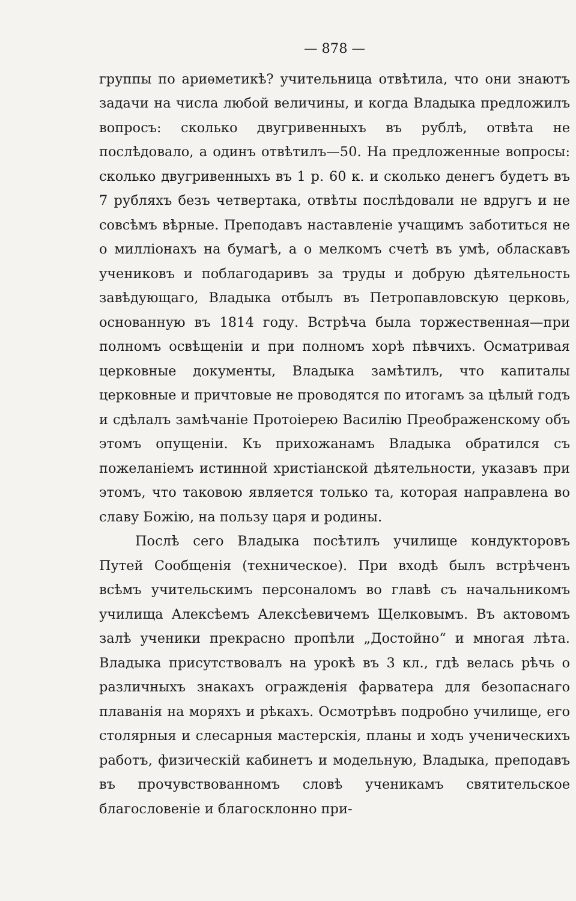— 878 —
группы по ариѳметикѣ? учительница отвѣтила, что они знаютъ задачи на числа любой величины, и когда Владыка предложилъ вопросъ: сколько двугривенныхъ въ рублѣ, отвѣта не послѣдовало, а одинъ отвѣтилъ—50. На предложенные вопросы: сколько двугривенныхъ въ 1 р. 60 к. и сколько денегъ будетъ въ 7 рубляхъ безъ четвертака, отвѣты послѣдовали не вдругъ и не совсѣмъ вѣрные. Преподавъ наставленіе учащимъ заботиться не о милліонахъ на бумагѣ, а о мелкомъ счетѣ въ умѣ, обласкавъ учениковъ и поблагодаривъ за труды и добрую дѣятельность завѣдующаго, Владыка отбылъ въ Петропавловскую церковь, основанную въ 1814 году. Встрѣча была торжественная—при полномъ освѣщеніи и при полномъ хорѣ пѣвчихъ. Осматривая церковные документы, Владыка замѣтилъ, что капиталы церковные и причтовые не проводятся по итогамъ за цѣлый годъ и сдѣлалъ замѣчаніе Протоіерею Василію Преображенскому объ этомъ опущеніи. Къ прихожанамъ Владыка обратился съ пожеланіемъ истинной христіанской дѣятельности, указавъ при этомъ, что таковою является только та, которая направлена во славу Божію, на пользу царя и родины.
Послѣ сего Владыка посѣтилъ училище кондукторовъ Путей Сообщенія (техническое). При входѣ былъ встрѣченъ всѣмъ учительскимъ персоналомъ во главѣ съ начальникомъ училища Алексѣемъ Алексѣевичемъ Щелковымъ. Въ актовомъ залѣ ученики прекрасно пропѣли „Достойно“ и многая лѣта. Владыка присутствовалъ на урокѣ въ 3 кл., гдѣ велась рѣчь о различныхъ знакахъ огражденія фарватера для безопаснаго плаванія на моряхъ и рѣкахъ. Осмотрѣвъ подробно училище, его столярныя и слесарныя мастерскія, планы и ходъ ученическихъ работъ, физическій кабинетъ и модельную, Владыка, преподавъ въ прочувствованномъ словѣ ученикамъ святительское благословеніе и благосклонно при-